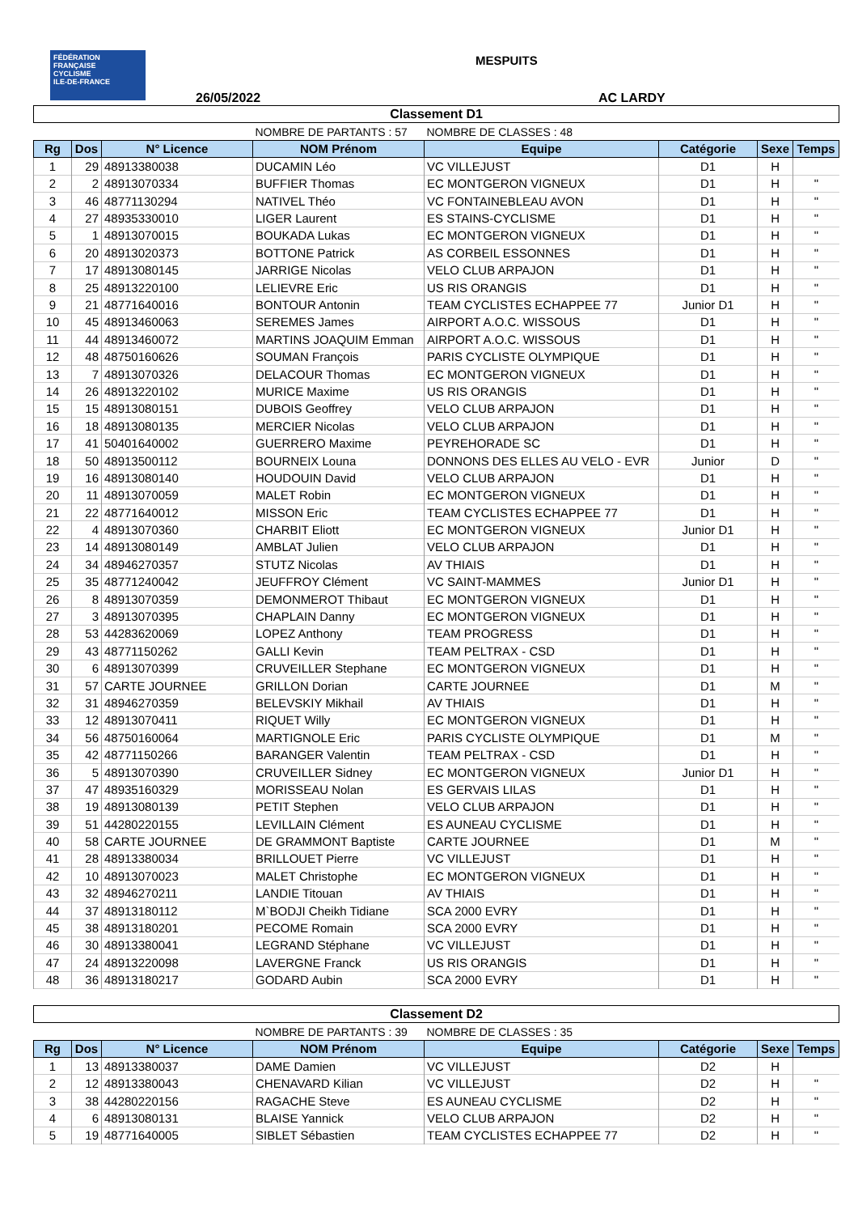FÉDÉRATION
FRANÇAISE
CYCLISME
ILE-DE-FRANCE
MESPUITS
26/05/2022 AC LARDY
| Classement D1 | | | | | | | |
| | | | NOMBRE DE PARTANTS : 57 | NOMBRE DE CLASSES : 48 | | | |
| Rg | Dos | N° Licence | NOM Prénom | Equipe | Catégorie | Sexe | Temps |
| 1 | 29 | 48913380038 | DUCAMIN Léo | VC VILLEJUST | D1 | H | |
| 2 | 2 | 48913070334 | BUFFIER Thomas | EC MONTGERON VIGNEUX | D1 | H | " |
| 3 | 46 | 48771130294 | NATIVEL Théo | VC FONTAINEBLEAU AVON | D1 | H | " |
| 4 | 27 | 48935330010 | LIGER Laurent | ES STAINS-CYCLISME | D1 | H | " |
| 5 | 1 | 48913070015 | BOUKADA Lukas | EC MONTGERON VIGNEUX | D1 | H | " |
| 6 | 20 | 48913020373 | BOTTONE Patrick | AS CORBEIL ESSONNES | D1 | H | " |
| 7 | 17 | 48913080145 | JARRIGE Nicolas | VELO CLUB ARPAJON | D1 | H | " |
| 8 | 25 | 48913220100 | LELIEVRE Eric | US RIS ORANGIS | D1 | H | " |
| 9 | 21 | 48771640016 | BONTOUR Antonin | TEAM CYCLISTES ECHAPPEE 77 | Junior D1 | H | " |
| 10 | 45 | 48913460063 | SEREMES James | AIRPORT A.O.C. WISSOUS | D1 | H | " |
| 11 | 44 | 48913460072 | MARTINS JOAQUIM Emman | AIRPORT A.O.C. WISSOUS | D1 | H | " |
| 12 | 48 | 48750160626 | SOUMAN François | PARIS CYCLISTE OLYMPIQUE | D1 | H | " |
| 13 | 7 | 48913070326 | DELACOUR Thomas | EC MONTGERON VIGNEUX | D1 | H | " |
| 14 | 26 | 48913220102 | MURICE Maxime | US RIS ORANGIS | D1 | H | " |
| 15 | 15 | 48913080151 | DUBOIS Geoffrey | VELO CLUB ARPAJON | D1 | H | " |
| 16 | 18 | 48913080135 | MERCIER Nicolas | VELO CLUB ARPAJON | D1 | H | " |
| 17 | 41 | 50401640002 | GUERRERO Maxime | PEYREHORADE SC | D1 | H | " |
| 18 | 50 | 48913500112 | BOURNEIX Louna | DONNONS DES ELLES AU VELO - EVR | Junior | D | " |
| 19 | 16 | 48913080140 | HOUDOUIN David | VELO CLUB ARPAJON | D1 | H | " |
| 20 | 11 | 48913070059 | MALET Robin | EC MONTGERON VIGNEUX | D1 | H | " |
| 21 | 22 | 48771640012 | MISSON Eric | TEAM CYCLISTES ECHAPPEE 77 | D1 | H | " |
| 22 | 4 | 48913070360 | CHARBIT Eliott | EC MONTGERON VIGNEUX | Junior D1 | H | " |
| 23 | 14 | 48913080149 | AMBLAT Julien | VELO CLUB ARPAJON | D1 | H | " |
| 24 | 34 | 48946270357 | STUTZ Nicolas | AV THIAIS | D1 | H | " |
| 25 | 35 | 48771240042 | JEUFFROY Clément | VC SAINT-MAMMES | Junior D1 | H | " |
| 26 | 8 | 48913070359 | DEMONMEROT Thibaut | EC MONTGERON VIGNEUX | D1 | H | " |
| 27 | 3 | 48913070395 | CHAPLAIN Danny | EC MONTGERON VIGNEUX | D1 | H | " |
| 28 | 53 | 44283620069 | LOPEZ Anthony | TEAM PROGRESS | D1 | H | " |
| 29 | 43 | 48771150262 | GALLI Kevin | TEAM PELTRAX - CSD | D1 | H | " |
| 30 | 6 | 48913070399 | CRUVEILLER Stephane | EC MONTGERON VIGNEUX | D1 | H | " |
| 31 | 57 | CARTE JOURNEE | GRILLON Dorian | CARTE JOURNEE | D1 | M | " |
| 32 | 31 | 48946270359 | BELEVSKIY Mikhail | AV THIAIS | D1 | H | " |
| 33 | 12 | 48913070411 | RIQUET Willy | EC MONTGERON VIGNEUX | D1 | H | " |
| 34 | 56 | 48750160064 | MARTIGNOLE Eric | PARIS CYCLISTE OLYMPIQUE | D1 | M | " |
| 35 | 42 | 48771150266 | BARANGER Valentin | TEAM PELTRAX - CSD | D1 | H | " |
| 36 | 5 | 48913070390 | CRUVEILLER Sidney | EC MONTGERON VIGNEUX | Junior D1 | H | " |
| 37 | 47 | 48935160329 | MORISSEAU Nolan | ES GERVAIS LILAS | D1 | H | " |
| 38 | 19 | 48913080139 | PETIT Stephen | VELO CLUB ARPAJON | D1 | H | " |
| 39 | 51 | 44280220155 | LEVILLAIN Clément | ES AUNEAU CYCLISME | D1 | H | " |
| 40 | 58 | CARTE JOURNEE | DE GRAMMONT Baptiste | CARTE JOURNEE | D1 | M | " |
| 41 | 28 | 48913380034 | BRILLOUET Pierre | VC VILLEJUST | D1 | H | " |
| 42 | 10 | 48913070023 | MALET Christophe | EC MONTGERON VIGNEUX | D1 | H | " |
| 43 | 32 | 48946270211 | LANDIE Titouan | AV THIAIS | D1 | H | " |
| 44 | 37 | 48913180112 | M`BODJI Cheikh Tidiane | SCA 2000 EVRY | D1 | H | " |
| 45 | 38 | 48913180201 | PECOME Romain | SCA 2000 EVRY | D1 | H | " |
| 46 | 30 | 48913380041 | LEGRAND Stéphane | VC VILLEJUST | D1 | H | " |
| 47 | 24 | 48913220098 | LAVERGNE Franck | US RIS ORANGIS | D1 | H | " |
| 48 | 36 | 48913180217 | GODARD Aubin | SCA 2000 EVRY | D1 | H | " |
| Classement D2 | | | | | | | |
| | | | NOMBRE DE PARTANTS : 39 | NOMBRE DE CLASSES : 35 | | | |
| Rg | Dos | N° Licence | NOM Prénom | Equipe | Catégorie | Sexe | Temps |
| 1 | 13 | 48913380037 | DAME Damien | VC VILLEJUST | D2 | H | |
| 2 | 12 | 48913380043 | CHENAVARD Kilian | VC VILLEJUST | D2 | H | " |
| 3 | 38 | 44280220156 | RAGACHE Steve | ES AUNEAU CYCLISME | D2 | H | " |
| 4 | 6 | 48913080131 | BLAISE Yannick | VELO CLUB ARPAJON | D2 | H | " |
| 5 | 19 | 48771640005 | SIBLET Sébastien | TEAM CYCLISTES ECHAPPEE 77 | D2 | H | " |